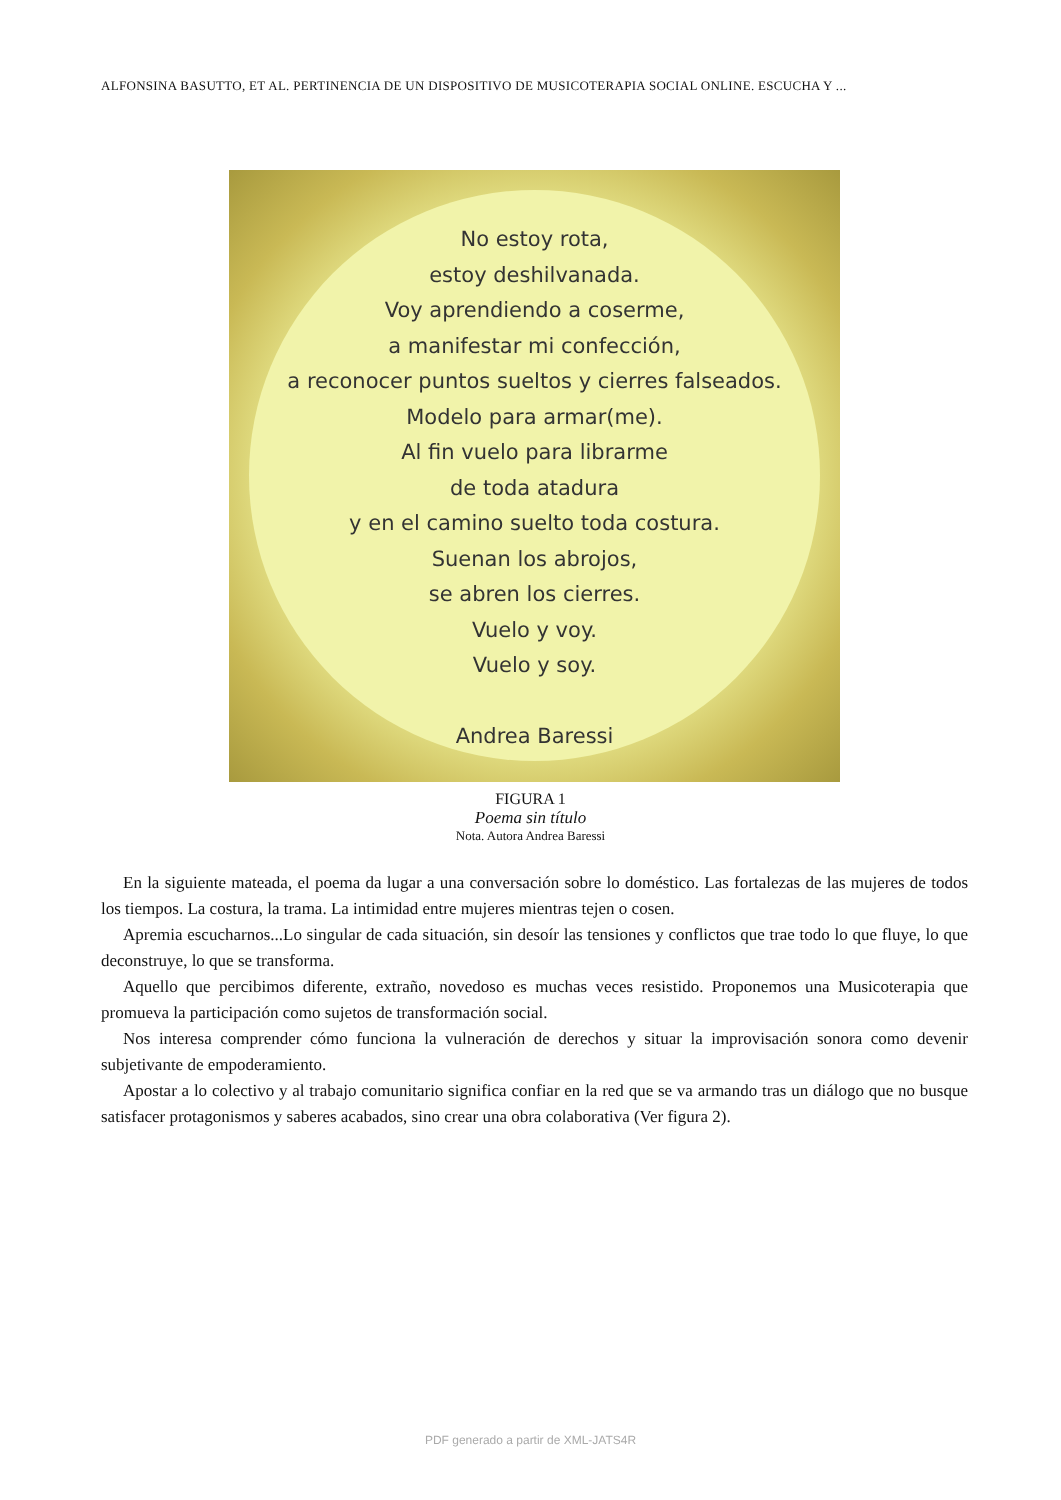ALFONSINA BASUTTO, ET AL. PERTINENCIA DE UN DISPOSITIVO DE MUSICOTERAPIA SOCIAL ONLINE. ESCUCHA Y ...
No estoy rota,
estoy deshilvanada.
Voy aprendiendo a coserme,
a manifestar mi confección,
a reconocer puntos sueltos y cierres falseados.
Modelo para armar(me).
Al fin vuelo para librarme
de toda atadura
y en el camino suelto toda costura.
Suenan los abrojos,
se abren los cierres.
Vuelo y voy.
Vuelo y soy.
Andrea Baressi
FIGURA 1
Poema sin título
Nota. Autora Andrea Baressi
En la siguiente mateada, el poema da lugar a una conversación sobre lo doméstico. Las fortalezas de las mujeres de todos los tiempos. La costura, la trama. La intimidad entre mujeres mientras tejen o cosen.
Apremia escucharnos...Lo singular de cada situación, sin desoír las tensiones y conflictos que trae todo lo que fluye, lo que deconstruye, lo que se transforma.
Aquello que percibimos diferente, extraño, novedoso es muchas veces resistido. Proponemos una Musicoterapia que promueva la participación como sujetos de transformación social.
Nos interesa comprender cómo funciona la vulneración de derechos y situar la improvisación sonora como devenir subjetivante de empoderamiento.
Apostar a lo colectivo y al trabajo comunitario significa confiar en la red que se va armando tras un diálogo que no busque satisfacer protagonismos y saberes acabados, sino crear una obra colaborativa (Ver figura 2).
PDF generado a partir de XML-JATS4R